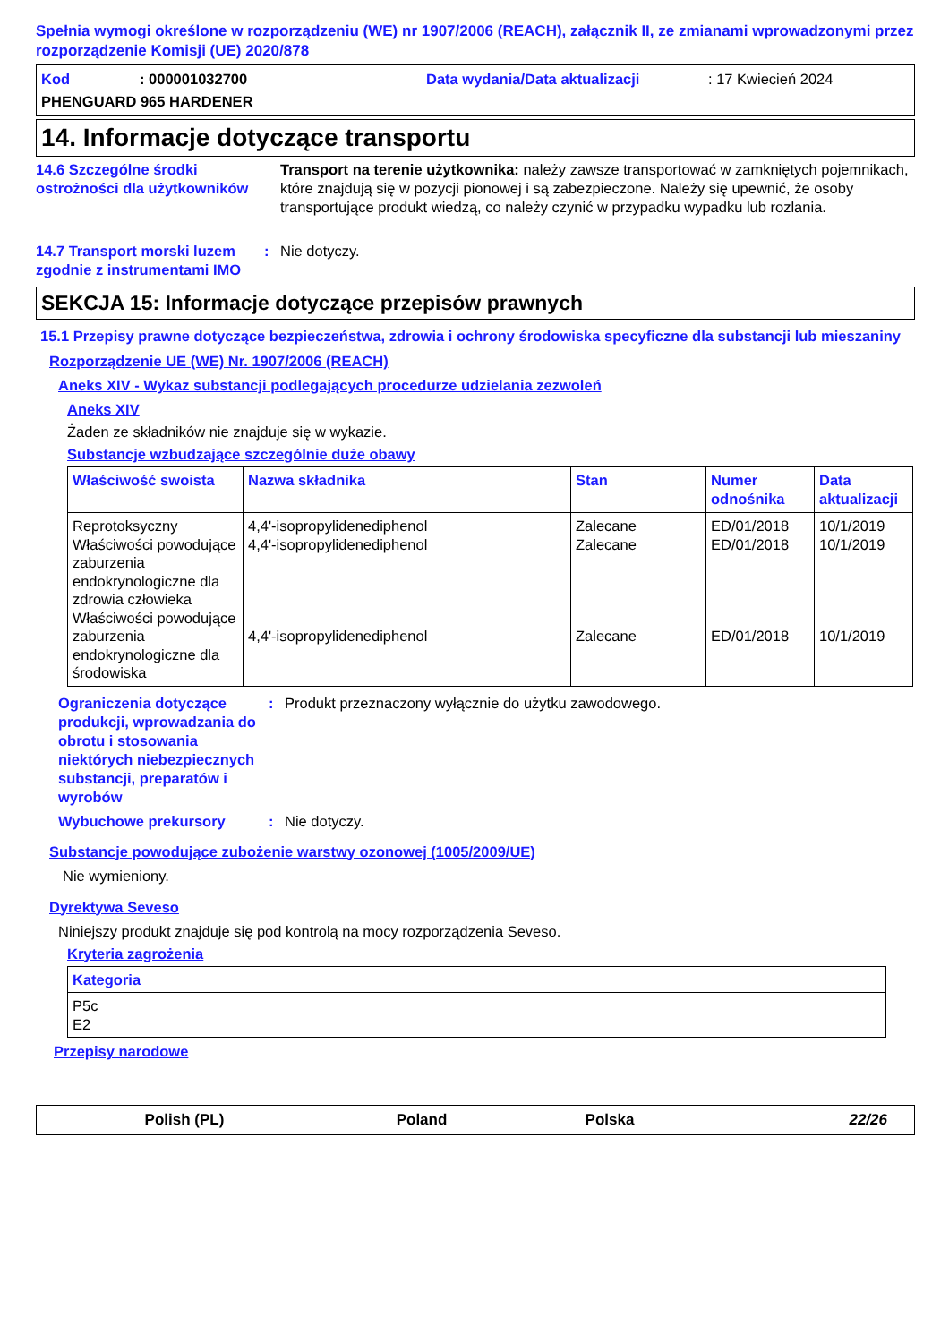Spełnia wymogi określone w rozporządzeniu (WE) nr 1907/2006 (REACH), załącznik II, ze zmianami wprowadzonymi przez rozporządzenie Komisji (UE) 2020/878
Kod: 000001032700 Data wydania/Data aktualizacji: 17 Kwiecień 2024
PHENGUARD 965 HARDENER
14. Informacje dotyczące transportu
14.6 Szczególne środki ostrożności dla użytkowników
Transport na terenie użytkownika: należy zawsze transportować w zamkniętych pojemnikach, które znajdują się w pozycji pionowej i są zabezpieczone. Należy się upewnić, że osoby transportujące produkt wiedzą, co należy czynić w przypadku wypadku lub rozlania.
14.7 Transport morski luzem zgodnie z instrumentami IMO
: Nie dotyczy.
SEKCJA 15: Informacje dotyczące przepisów prawnych
15.1 Przepisy prawne dotyczące bezpieczeństwa, zdrowia i ochrony środowiska specyficzne dla substancji lub mieszaniny
Rozporządzenie UE (WE) Nr. 1907/2006 (REACH)
Aneks XIV - Wykaz substancji podlegających procedurze udzielania zezwoleń
Aneks XIV
Żaden ze składników nie znajduje się w wykazie.
Substancje wzbudzające szczególnie duże obawy
| Właściwość swoista | Nazwa składnika | Stan | Numer odnośnika | Data aktualizacji |
| --- | --- | --- | --- | --- |
| Reprotoksyczny Właściwości powodujące zaburzenia endokrynologiczne dla zdrowia człowieka Właściwości powodujące zaburzenia endokrynologiczne dla środowiska | 4,4'-isopropylidenediphenol 4,4'-isopropylidenediphenol 4,4'-isopropylidenediphenol | Zalecane Zalecane Zalecane | ED/01/2018 ED/01/2018 ED/01/2018 | 10/1/2019 10/1/2019 10/1/2019 |
Ograniczenia dotyczące produkcji, wprowadzania do obrotu i stosowania niektórych niebezpiecznych substancji, preparatów i wyrobów
: Produkt przeznaczony wyłącznie do użytku zawodowego.
Wybuchowe prekursory : Nie dotyczy.
Substancje powodujące zubożenie warstwy ozonowej (1005/2009/UE)
Nie wymieniony.
Dyrektywa Seveso
Niniejszy produkt znajduje się pod kontrolą na mocy rozporządzenia Seveso.
Kryteria zagrożenia
| Kategoria |
| --- |
| P5c E2 |
Przepisy narodowe
Polish (PL) Poland Polska 22/26